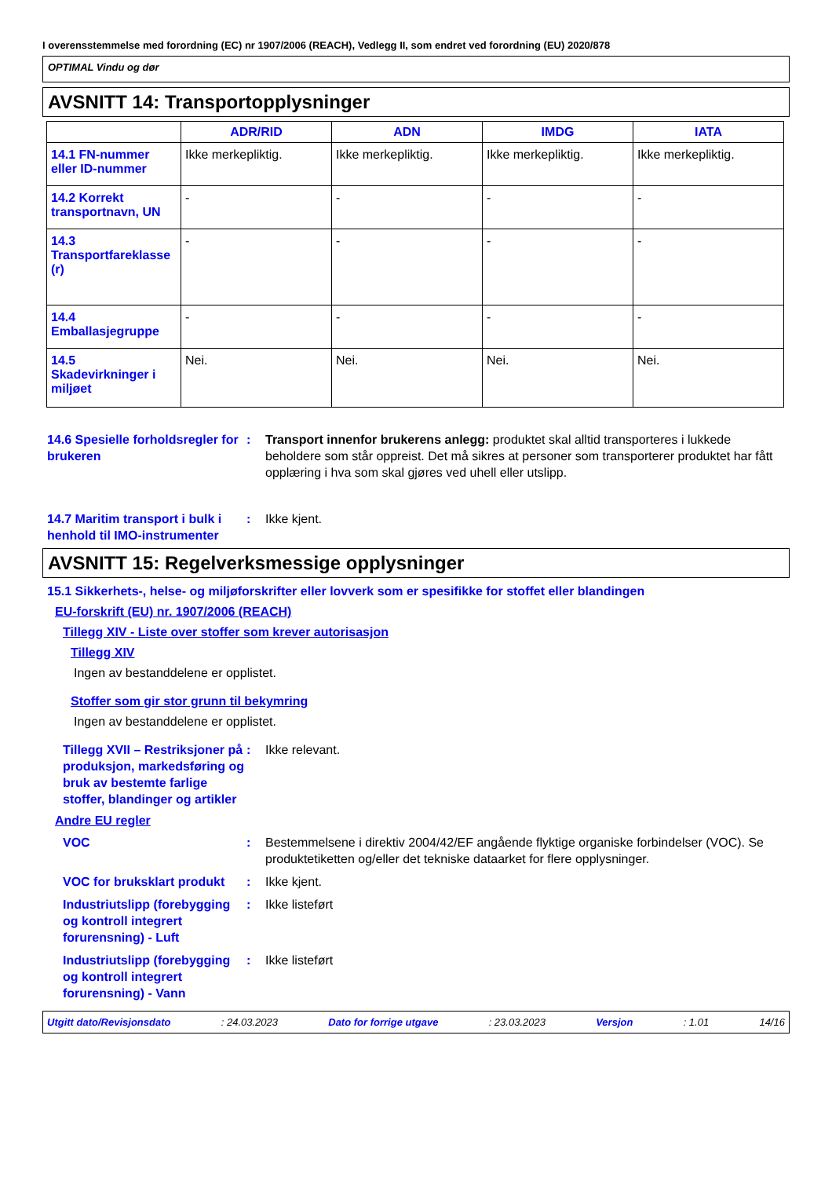I overensstemmelse med forordning (EC) nr 1907/2006 (REACH), Vedlegg II, som endret ved forordning (EU) 2020/878
OPTIMAL Vindu og dør
AVSNITT 14: Transportopplysninger
| | ADR/RID | ADN | IMDG | IATA |
| --- | --- | --- | --- | --- |
| 14.1 FN-nummer eller ID-nummer | Ikke merkepliktig. | Ikke merkepliktig. | Ikke merkepliktig. | Ikke merkepliktig. |
| 14.2 Korrekt transportnavn, UN | - | - | - | - |
| 14.3 Transportfareklasse (r) | - | - | - | - |
| 14.4 Emballasjegruppe | - | - | - | - |
| 14.5 Skadevirkninger i miljøet | Nei. | Nei. | Nei. | Nei. |
14.6 Spesielle forholdsregler for brukeren
: Transport innenfor brukerens anlegg: produktet skal alltid transporteres i lukkede beholdere som står oppreist. Det må sikres at personer som transporterer produktet har fått opplæring i hva som skal gjøres ved uhell eller utslipp.
14.7 Maritim transport i bulk i henhold til IMO-instrumenter
: Ikke kjent.
AVSNITT 15: Regelverksmessige opplysninger
15.1 Sikkerhets-, helse- og miljøforskrifter eller lovverk som er spesifikke for stoffet eller blandingen
EU-forskrift (EU) nr. 1907/2006 (REACH)
Tillegg XIV - Liste over stoffer som krever autorisasjon
Tillegg XIV
Ingen av bestanddelene er opplistet.
Stoffer som gir stor grunn til bekymring
Ingen av bestanddelene er opplistet.
Tillegg XVII – Restriksjoner på produksjon, markedsføring og bruk av bestemte farlige stoffer, blandinger og artikler
: Ikke relevant.
Andre EU regler
VOC : Bestemmelsene i direktiv 2004/42/EF angående flyktige organiske forbindelser (VOC). Se produktetiketten og/eller det tekniske dataarket for flere opplysninger.
VOC for bruksklart produkt
: Ikke kjent.
Industriutslipp (forebygging og kontroll integrert forurensning) - Luft
: Ikke listeført
Industriutslipp (forebygging og kontroll integrert forurensning) - Vann
: Ikke listeført
Utgitt dato/Revisjonsdato : 24.03.2023 Dato for forrige utgave : 23.03.2023 Versjon : 1.01 14/16